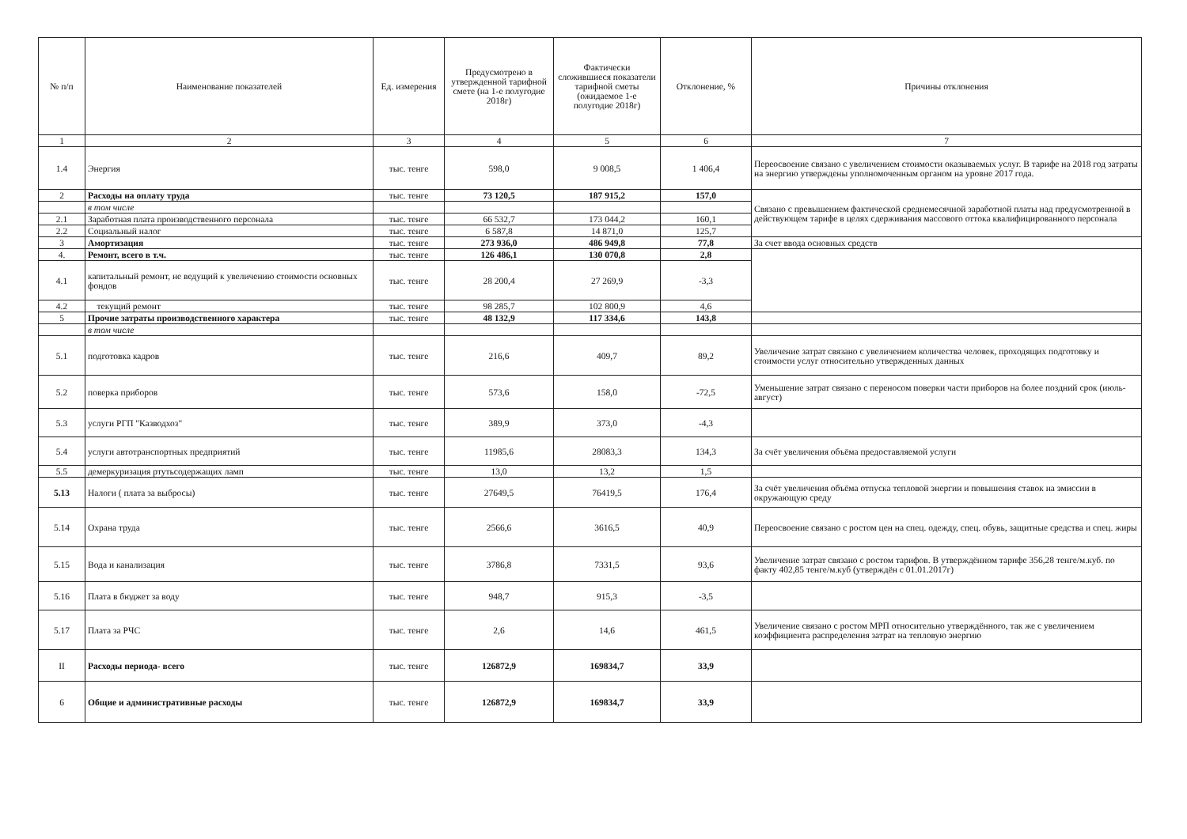| № п/п | Наименование показателей | Ед. измерения | Предусмотрено в утвержденной тарифной смете (на 1-е полугодие 2018г) | Фактически сложившиеся показатели тарифной сметы (ожидаемое 1-е полугодие 2018г) | Отклонение, % | Причины отклонения |
| --- | --- | --- | --- | --- | --- | --- |
| 1 | 2 | 3 | 4 | 5 | 6 | 7 |
| 1.4 | Энергия | тыс. тенге | 598,0 | 9 008,5 | 1 406,4 | Переосвоение связано с увеличением стоимости оказываемых услуг. В тарифе на 2018 год затраты на энергию утверждены уполномоченным органом на уровне 2017 года. |
| 2 | Расходы на оплату труда | тыс. тенге | 73 120,5 | 187 915,2 | 157,0 | Связано с превышением фактической среднемесячной заработной платы над предусмотренной в действующем тарифе в целях сдерживания массового оттока квалифицированного персонала |
| | в том числе | | | | | |
| 2.1 | Заработная плата производственного персонала | тыс. тенге | 66 532,7 | 173 044,2 | 160,1 | |
| 2.2 | Социальный налог | тыс. тенге | 6 587,8 | 14 871,0 | 125,7 | |
| 3 | Амортизация | тыс. тенге | 273 936,0 | 486 949,8 | 77,8 | За счет ввода основных средств |
| 4. | Ремонт, всего в т.ч. | тыс. тенге | 126 486,1 | 130 070,8 | 2,8 | |
| 4.1 | капитальный ремонт, не ведущий к увеличению стоимости основных фондов | тыс. тенге | 28 200,4 | 27 269,9 | -3,3 | |
| 4.2 | текущий ремонт | тыс. тенге | 98 285,7 | 102 800,9 | 4,6 | |
| 5 | Прочие затраты производственного характера | тыс. тенге | 48 132,9 | 117 334,6 | 143,8 | |
| | в том числе | | | | | |
| 5.1 | подготовка кадров | тыс. тенге | 216,6 | 409,7 | 89,2 | Увеличение затрат связано с увеличением количества человек, проходящих подготовку и стоимости услуг относительно утвержденных данных |
| 5.2 | поверка приборов | тыс. тенге | 573,6 | 158,0 | -72,5 | Уменьшение затрат связано с переносом поверки части приборов на более поздний срок (июль-август) |
| 5.3 | услуги РГП "Казводхоз" | тыс. тенге | 389,9 | 373,0 | -4,3 | |
| 5.4 | услуги автотранспортных предприятий | тыс. тенге | 11985,6 | 28083,3 | 134,3 | За счёт увеличения объёма предоставляемой услуги |
| 5.5 | демеркуризация ртутьсодержащих ламп | тыс. тенге | 13,0 | 13,2 | 1,5 | |
| 5.13 | Налоги ( плата за выбросы) | тыс. тенге | 27649,5 | 76419,5 | 176,4 | За счёт увеличения объёма отпуска тепловой энергии и повышения ставок на эмиссии в окружающую среду |
| 5.14 | Охрана труда | тыс. тенге | 2566,6 | 3616,5 | 40,9 | Переосвоение связано с ростом цен на спец. одежду, спец. обувь, защитные средства и спец. жиры |
| 5.15 | Вода и канализация | тыс. тенге | 3786,8 | 7331,5 | 93,6 | Увеличение затрат связано с ростом тарифов. В утверждённом тарифе 356,28 тенге/м.куб. по факту 402,85 тенге/м.куб (утверждён с 01.01.2017г) |
| 5.16 | Плата в бюджет за воду | тыс. тенге | 948,7 | 915,3 | -3,5 | |
| 5.17 | Плата за РЧС | тыс. тенге | 2,6 | 14,6 | 461,5 | Увеличение связано с ростом МРП относительно утверждённого, так же с увеличением коэффициента распределения затрат на тепловую энергию |
| II | Расходы периода- всего | тыс. тенге | 126872,9 | 169834,7 | 33,9 | |
| 6 | Общие и административные расходы | тыс. тенге | 126872,9 | 169834,7 | 33,9 | |